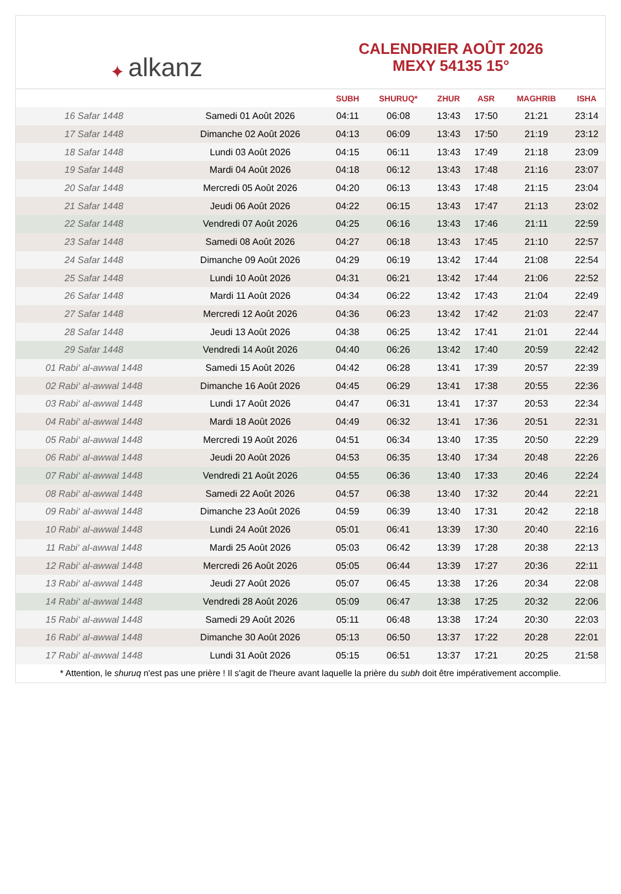✦ alkanz
CALENDRIER AOÛT 2026
MEXY 54135 15°
| | | SUBH | SHURUQ* | ZHUR | ASR | MAGHRIB | ISHA |
| --- | --- | --- | --- | --- | --- | --- | --- |
| 16 Safar 1448 | Samedi 01 Août 2026 | 04:11 | 06:08 | 13:43 | 17:50 | 21:21 | 23:14 |
| 17 Safar 1448 | Dimanche 02 Août 2026 | 04:13 | 06:09 | 13:43 | 17:50 | 21:19 | 23:12 |
| 18 Safar 1448 | Lundi 03 Août 2026 | 04:15 | 06:11 | 13:43 | 17:49 | 21:18 | 23:09 |
| 19 Safar 1448 | Mardi 04 Août 2026 | 04:18 | 06:12 | 13:43 | 17:48 | 21:16 | 23:07 |
| 20 Safar 1448 | Mercredi 05 Août 2026 | 04:20 | 06:13 | 13:43 | 17:48 | 21:15 | 23:04 |
| 21 Safar 1448 | Jeudi 06 Août 2026 | 04:22 | 06:15 | 13:43 | 17:47 | 21:13 | 23:02 |
| 22 Safar 1448 | Vendredi 07 Août 2026 | 04:25 | 06:16 | 13:43 | 17:46 | 21:11 | 22:59 |
| 23 Safar 1448 | Samedi 08 Août 2026 | 04:27 | 06:18 | 13:43 | 17:45 | 21:10 | 22:57 |
| 24 Safar 1448 | Dimanche 09 Août 2026 | 04:29 | 06:19 | 13:42 | 17:44 | 21:08 | 22:54 |
| 25 Safar 1448 | Lundi 10 Août 2026 | 04:31 | 06:21 | 13:42 | 17:44 | 21:06 | 22:52 |
| 26 Safar 1448 | Mardi 11 Août 2026 | 04:34 | 06:22 | 13:42 | 17:43 | 21:04 | 22:49 |
| 27 Safar 1448 | Mercredi 12 Août 2026 | 04:36 | 06:23 | 13:42 | 17:42 | 21:03 | 22:47 |
| 28 Safar 1448 | Jeudi 13 Août 2026 | 04:38 | 06:25 | 13:42 | 17:41 | 21:01 | 22:44 |
| 29 Safar 1448 | Vendredi 14 Août 2026 | 04:40 | 06:26 | 13:42 | 17:40 | 20:59 | 22:42 |
| 01 Rabi‘ al-awwal 1448 | Samedi 15 Août 2026 | 04:42 | 06:28 | 13:41 | 17:39 | 20:57 | 22:39 |
| 02 Rabi‘ al-awwal 1448 | Dimanche 16 Août 2026 | 04:45 | 06:29 | 13:41 | 17:38 | 20:55 | 22:36 |
| 03 Rabi‘ al-awwal 1448 | Lundi 17 Août 2026 | 04:47 | 06:31 | 13:41 | 17:37 | 20:53 | 22:34 |
| 04 Rabi‘ al-awwal 1448 | Mardi 18 Août 2026 | 04:49 | 06:32 | 13:41 | 17:36 | 20:51 | 22:31 |
| 05 Rabi‘ al-awwal 1448 | Mercredi 19 Août 2026 | 04:51 | 06:34 | 13:40 | 17:35 | 20:50 | 22:29 |
| 06 Rabi‘ al-awwal 1448 | Jeudi 20 Août 2026 | 04:53 | 06:35 | 13:40 | 17:34 | 20:48 | 22:26 |
| 07 Rabi‘ al-awwal 1448 | Vendredi 21 Août 2026 | 04:55 | 06:36 | 13:40 | 17:33 | 20:46 | 22:24 |
| 08 Rabi‘ al-awwal 1448 | Samedi 22 Août 2026 | 04:57 | 06:38 | 13:40 | 17:32 | 20:44 | 22:21 |
| 09 Rabi‘ al-awwal 1448 | Dimanche 23 Août 2026 | 04:59 | 06:39 | 13:40 | 17:31 | 20:42 | 22:18 |
| 10 Rabi‘ al-awwal 1448 | Lundi 24 Août 2026 | 05:01 | 06:41 | 13:39 | 17:30 | 20:40 | 22:16 |
| 11 Rabi‘ al-awwal 1448 | Mardi 25 Août 2026 | 05:03 | 06:42 | 13:39 | 17:28 | 20:38 | 22:13 |
| 12 Rabi‘ al-awwal 1448 | Mercredi 26 Août 2026 | 05:05 | 06:44 | 13:39 | 17:27 | 20:36 | 22:11 |
| 13 Rabi‘ al-awwal 1448 | Jeudi 27 Août 2026 | 05:07 | 06:45 | 13:38 | 17:26 | 20:34 | 22:08 |
| 14 Rabi‘ al-awwal 1448 | Vendredi 28 Août 2026 | 05:09 | 06:47 | 13:38 | 17:25 | 20:32 | 22:06 |
| 15 Rabi‘ al-awwal 1448 | Samedi 29 Août 2026 | 05:11 | 06:48 | 13:38 | 17:24 | 20:30 | 22:03 |
| 16 Rabi‘ al-awwal 1448 | Dimanche 30 Août 2026 | 05:13 | 06:50 | 13:37 | 17:22 | 20:28 | 22:01 |
| 17 Rabi‘ al-awwal 1448 | Lundi 31 Août 2026 | 05:15 | 06:51 | 13:37 | 17:21 | 20:25 | 21:58 |
* Attention, le shuruq n'est pas une prière ! Il s'agit de l'heure avant laquelle la prière du subh doit être impérativement accomplie.